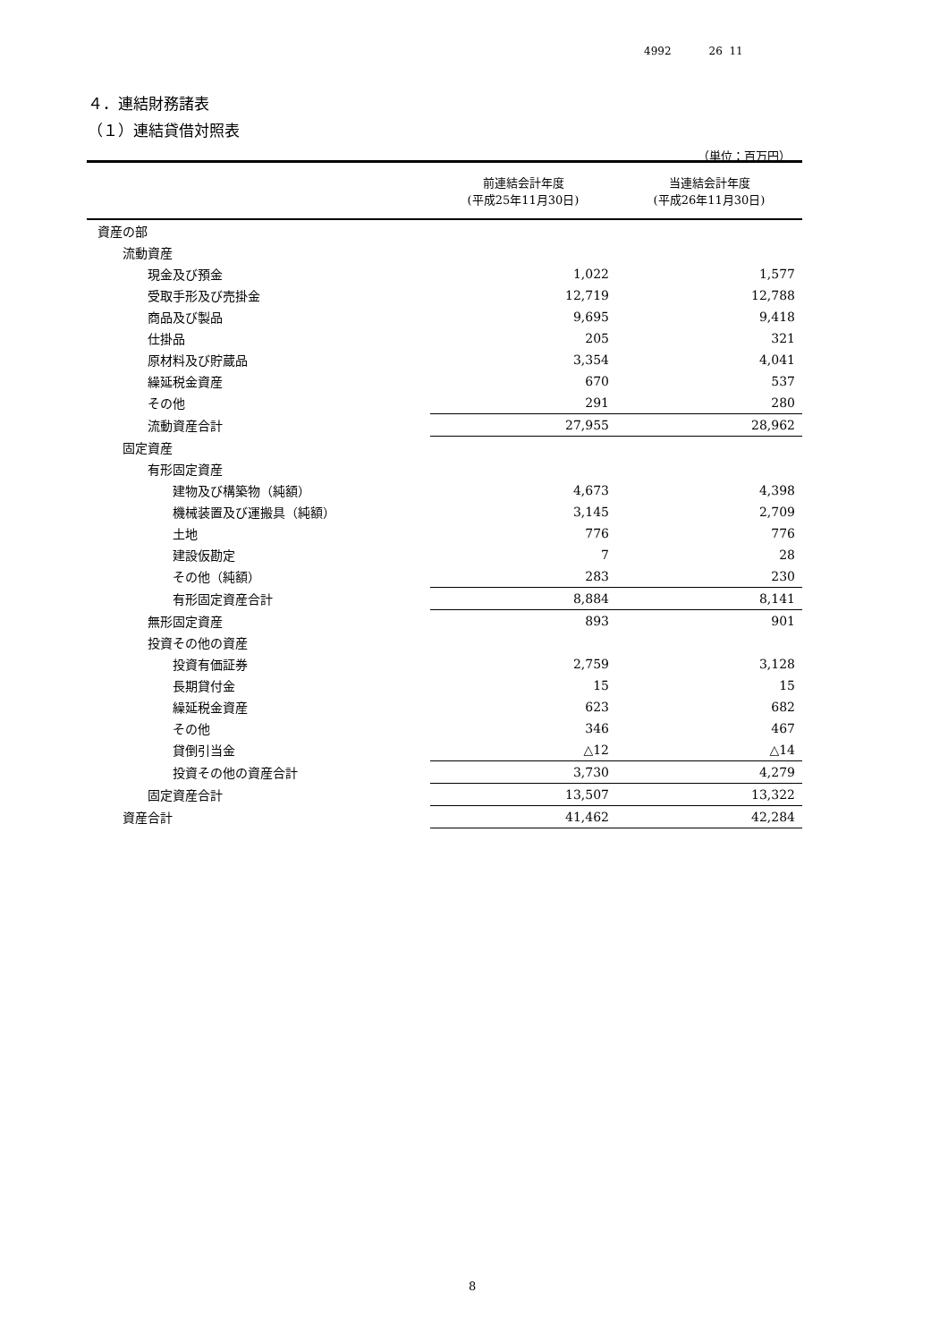4992 26 11
４．連結財務諸表
（１）連結貸借対照表
（単位：百万円）
| | 前連結会計年度 (平成25年11月30日) | 当連結会計年度 (平成26年11月30日) |
| --- | --- | --- |
| 資産の部 | | |
| 流動資産 | | |
| 現金及び預金 | 1,022 | 1,577 |
| 受取手形及び売掛金 | 12,719 | 12,788 |
| 商品及び製品 | 9,695 | 9,418 |
| 仕掛品 | 205 | 321 |
| 原材料及び貯蔵品 | 3,354 | 4,041 |
| 繰延税金資産 | 670 | 537 |
| その他 | 291 | 280 |
| 流動資産合計 | 27,955 | 28,962 |
| 固定資産 | | |
| 有形固定資産 | | |
| 建物及び構築物（純額） | 4,673 | 4,398 |
| 機械装置及び運搬具（純額） | 3,145 | 2,709 |
| 土地 | 776 | 776 |
| 建設仮勘定 | 7 | 28 |
| その他（純額） | 283 | 230 |
| 有形固定資産合計 | 8,884 | 8,141 |
| 無形固定資産 | 893 | 901 |
| 投資その他の資産 | | |
| 投資有価証券 | 2,759 | 3,128 |
| 長期貸付金 | 15 | 15 |
| 繰延税金資産 | 623 | 682 |
| その他 | 346 | 467 |
| 貸倒引当金 | △12 | △14 |
| 投資その他の資産合計 | 3,730 | 4,279 |
| 固定資産合計 | 13,507 | 13,322 |
| 資産合計 | 41,462 | 42,284 |
8